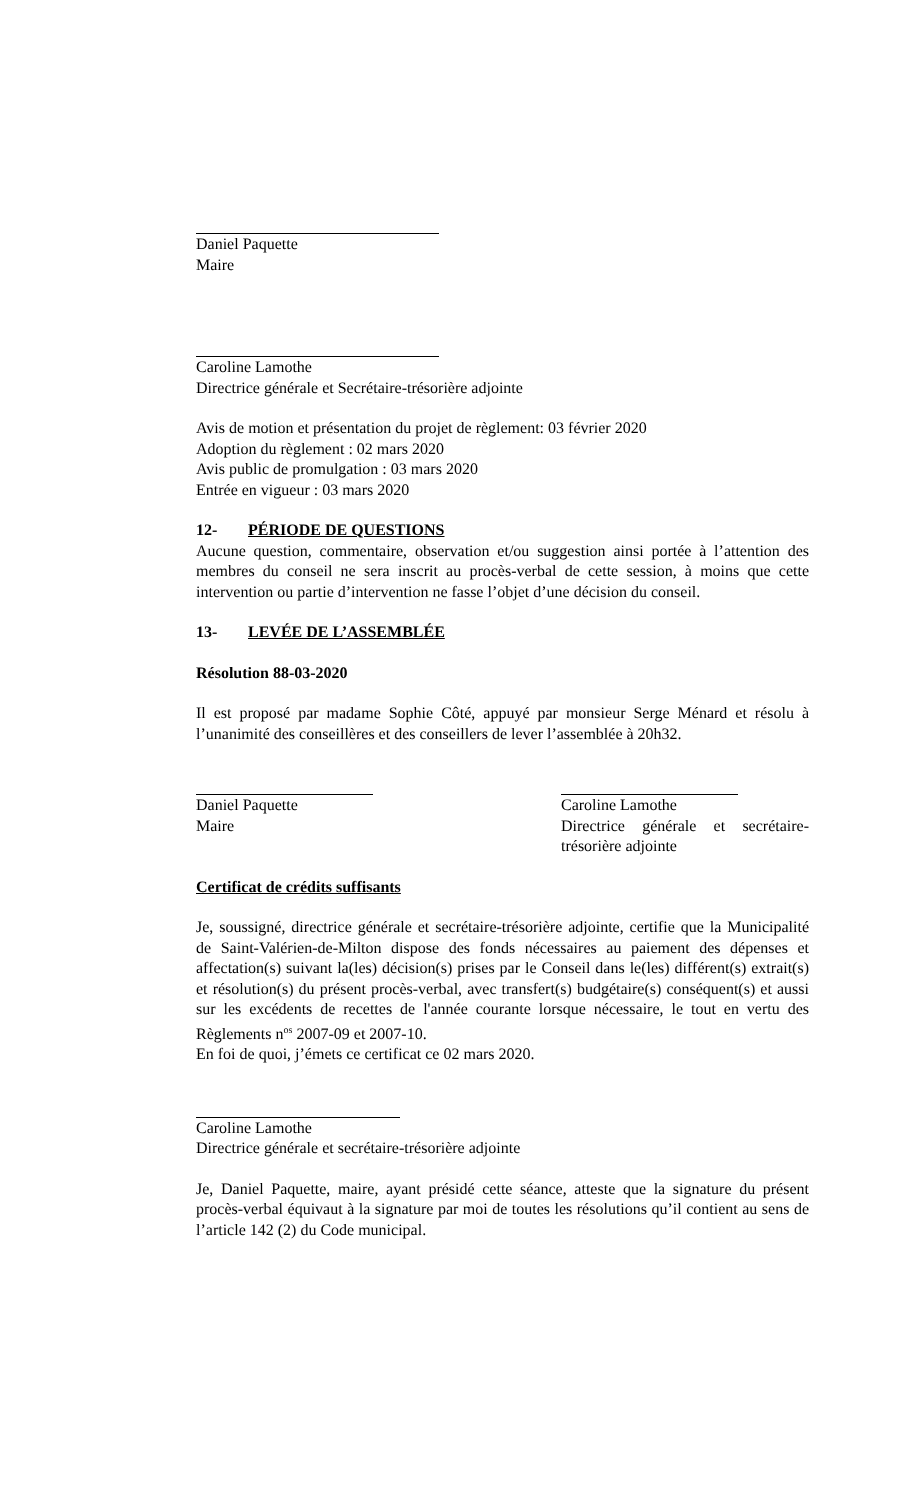Daniel Paquette
Maire
Caroline Lamothe
Directrice générale et Secrétaire-trésorière adjointe
Avis de motion et présentation du projet de règlement: 03 février 2020
Adoption du règlement : 02 mars 2020
Avis public de promulgation : 03 mars 2020
Entrée en vigueur : 03 mars 2020
12- PÉRIODE DE QUESTIONS
Aucune question, commentaire, observation et/ou suggestion ainsi portée à l’attention des membres du conseil ne sera inscrit au procès-verbal de cette session, à moins que cette intervention ou partie d’intervention ne fasse l’objet d’une décision du conseil.
13- LEVÉE DE L’ASSEMBLÉE
Résolution 88-03-2020
Il est proposé par madame Sophie Côté, appuyé par monsieur Serge Ménard et résolu à l’unanimité des conseillères et des conseillers de lever l’assemblée à 20h32.
Daniel Paquette
Maire
Caroline Lamothe
Directrice générale et secrétaire-trésorière adjointe
Certificat de crédits suffisants
Je, soussigné, directrice générale et secrétaire-trésorière adjointe, certifie que la Municipalité de Saint-Valérien-de-Milton dispose des fonds nécessaires au paiement des dépenses et affectation(s) suivant la(les) décision(s) prises par le Conseil dans le(les) différent(s) extrait(s) et résolution(s) du présent procès-verbal, avec transfert(s) budgétaire(s) conséquent(s) et aussi sur les excédents de recettes de l'année courante lorsque nécessaire, le tout en vertu des Règlements n<sup>os</sup> 2007-09 et 2007-10.
En foi de quoi, j’émets ce certificat ce 02 mars 2020.
Caroline Lamothe
Directrice générale et secrétaire-trésorière adjointe
Je, Daniel Paquette, maire, ayant présidé cette séance, atteste que la signature du présent procès-verbal équivaut à la signature par moi de toutes les résolutions qu’il contient au sens de l’article 142 (2) du Code municipal.